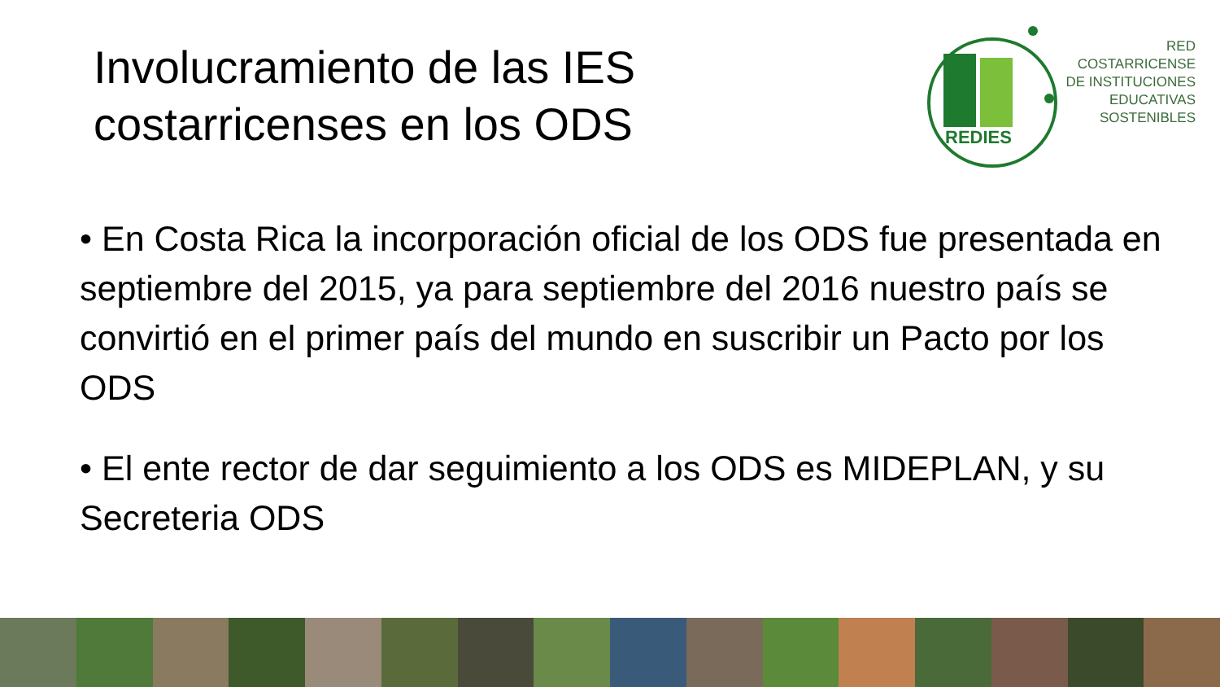Involucramiento de las IES
costarricenses en los ODS
REDIES
RED
COSTARRICENSE
DE INSTITUCIONES
EDUCATIVAS
SOSTENIBLES
• En Costa Rica la incorporación oficial de los ODS fue presentada en septiembre del 2015, ya para septiembre del 2016 nuestro país se convirtió en el primer país del mundo en suscribir un Pacto por los ODS
• El ente rector de dar seguimiento a los ODS es MIDEPLAN, y su Secreteria ODS